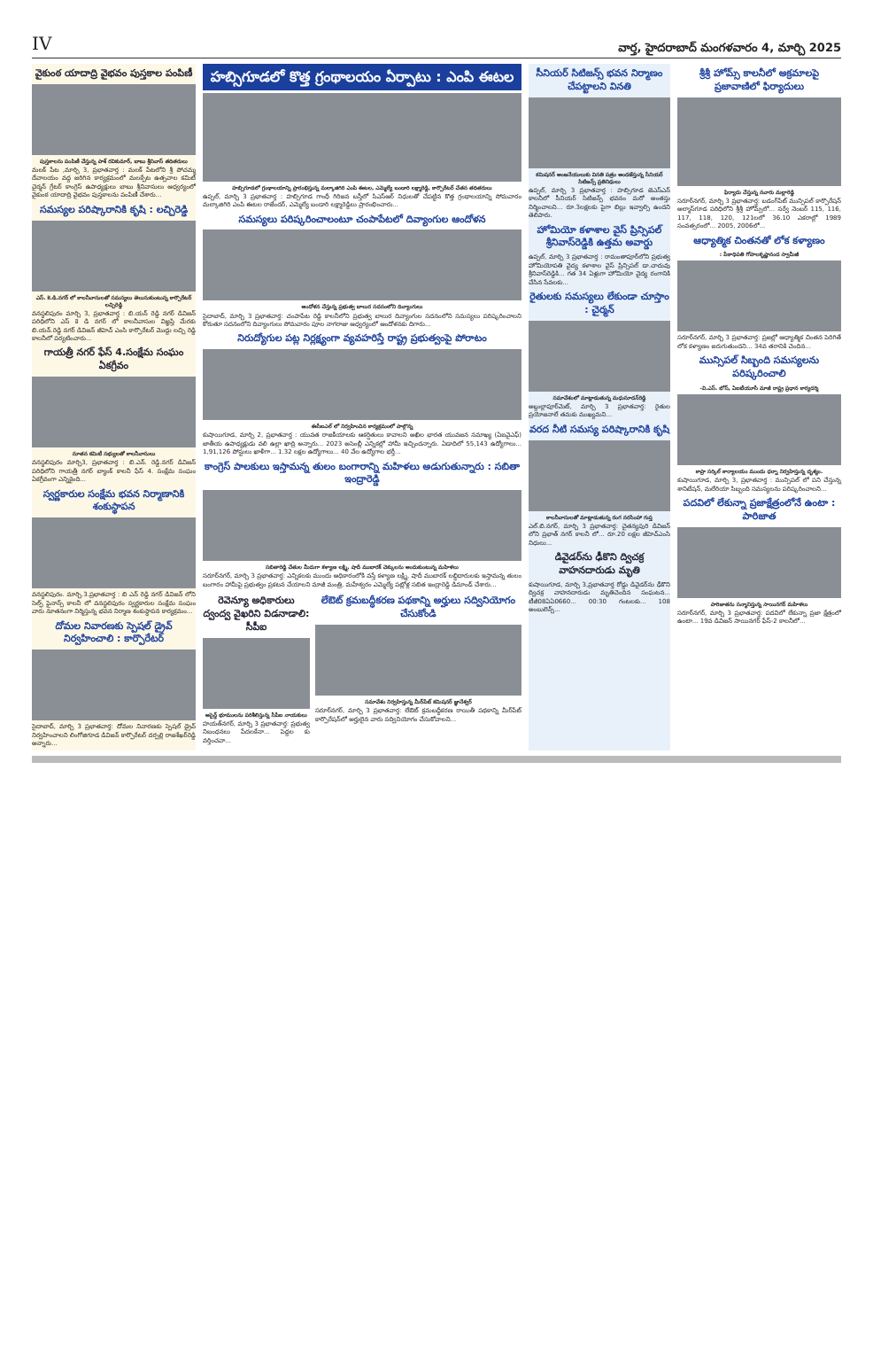IV వార్త, హైదరాబాద్ మంగళవారం 4, మార్చి 2025
వైకుంఠ యాదాద్రి వైభవం పుస్తకాల పంపిణీ
పుస్తకాలను పంపిణీ చేస్తున్న పాశ్ రవికుమార్, బాబు శ్రీనివాస్ తదితరులు
మలక్ పేట ,మార్చి 3, ప్రభాతవార్త : మలక్ పేటలోని శ్రీ పోచమ్మ దేవాలయం వద్ద జరిగిన కార్యక్రమంలో మలక్పేట ఉత్సవాల కమిటీ చైర్మన్ గ్రేటర్ కాంగ్రెస్ ఉపాధ్యక్షులు బాబు శ్రీనివాసులు ఆధ్వర్యంలో వైకుంఠ యాదాద్రి వైభవం పుస్తకాలను పంపిణీ చేశారు...
సమస్యల పరిష్కారానికి కృషి : లచ్చిరెడ్డి
ఎస్. కె.డి.నగర్ లో కాలనీవాసులతో సమస్యలు తెలుసుకుంటున్న కార్పొరేటర్ లచ్చిరెడ్డి
వనస్థలిపురం మార్చి 3, ప్రభాతవార్త : బి.యన్ రెడ్డి నగర్ డివిజన్ పరిధిలోని ఎస్ కె డి నగర్ లో కాలనీవాసుల విజ్ఞప్తి మేరకు బి.యన్.రెడ్డి నగర్ డివిజన్ జీహెచ్ ఎంసి కార్పొరేటర్ మొద్దు లచ్చి రెడ్డి కాలనీలో పర్యటించారు...
గాయత్రీ నగర్ ఫేస్ 4.సంక్షేమ సంఘం ఏకగ్రీవం
నూతన కమిటీ సభ్యులతో కాలనీవాసులు
వనస్థలిపురం మార్చి3, ప్రభాతవార్త : బి.ఎన్. రెడ్డి.నగర్ డివిజన్ పరిధిలోని గాయత్రీ నగర్ బ్యాంక్ కాలనీ ఫేస్ 4. సంక్షేమ సంఘం ఏకగ్రీవంగా ఎన్నికైంది...
స్వర్ణకారుల సంక్షేమ భవన నిర్మాణానికి శంకుస్థాపన
వనస్థలిపురం. మార్చి.3.ప్రభాతవార్త : బి ఎన్ రెడ్డి నగర్ డివిజన్ లోని సెల్ఫ్ ఫైనాన్స్ కాలనీ లో వనస్థలిపురం స్వర్ణకారుల సంక్షేమ సంఘం వారు నూతనంగా నిర్మిస్తున్న భవన నిర్మాణ శంకుస్థాపన కార్యక్రమం...
దోమల నివారణకు స్పెషల్ డ్రైవ్ నిర్వహించాలి : కార్పొరేటర్
సైదాబాద్, మార్చి 3 ప్రభాతవార్త: దోమల నివారణకు స్పెషల్ డ్రైవ్ నిర్వహించాలని లింగోజిగూడ డివిజన్ కార్పొరేటర్ దర్పల్లి రాజశేఖర్‌రెడ్డి అన్నారు...
హబ్సిగూడలో కొత్త గ్రంథాలయం ఏర్పాటు : ఎంపి ఈటల
హబ్సిగూడలో గ్రంథాలయాన్ని ప్రారంభిస్తున్న మల్కాజిగిరి ఎంపి ఈటల, ఎమ్మెల్యే బండారి లక్ష్మారెడ్డి, కార్పొరేటర్ చేతన తదితరులు
ఉప్పల్, మార్చి 3 ప్రభాతవార్త : హబ్సిగూడ గాంధీ గిరిజన బస్తీలో సిఎస్ఆర్ నిధులతో చేపట్టిన కొత్త గ్రంథాలయాన్ని సోమవారం మల్కాజిగిరి ఎంపి ఈటల రాజేందర్, ఎమ్మెల్యే బండారి లక్ష్మారెడ్డిలు ప్రారంభించారు...
సమస్యలు పరిష్కరించాలంటూ చంపాపేటలో దివ్యాంగుల ఆందోళన
ఆందోళన చేస్తున్న ప్రభుత్వ బాలుర సదనంలోని దివ్యాంగులు
సైదాబాద్, మార్చి 3 ప్రభాతవార్త: చంపాపేట రెడ్డి కాలనీలోని ప్రభుత్వ బాలుర దివ్యాంగుల సదనంలోని సమస్యలు పరిష్కరించాలని కోరుతూ సదనంలోని దివ్యాంగులు సోమవారం పూల నాగరాజు ఆధ్వర్యంలో ఆందోళనకు దిగారు...
నిరుద్యోగుల పట్ల నిర్లక్ష్యంగా వ్యవహరిస్తే రాష్ట్ర ప్రభుత్వంపై పోరాటం
ఈసీఐఎల్ లో నిర్వహించిన కార్యక్రమంలో పాల్గొన్న
కుషాయిగూడ, మార్చి 2, ప్రభాతవార్త : యువత రాజకీయాలకు ఆకర్షితులు కావాలని అఖిల భారత యువజన సమాఖ్య (ఏఐవైఎఫ్) జాతీయ ఉపాధ్యక్షుడు వలి ఉల్లా ఖాద్రి అన్నారు... 2023 అసెంబ్లీ ఎన్నికల్లో హామీ ఇచ్చిందన్నారు. ఏడాదిలో 55,143 ఉద్యోగాలు... 1,91,126 పోస్టులు ఖాళీగా... 1.32 లక్షల ఉద్యోగాలు... 40 వేల ఉద్యోగాల భర్తీ...
కాంగ్రెస్ పాలకులు ఇస్తామన్న తులం బంగారాన్ని మహిళలు అడుగుతున్నారు : సబితా ఇంద్రారెడ్డి
సబితారెడ్డి చేతుల మీదుగా కళ్యాణ లక్ష్మి, షాదీ ముబారక్ చెక్కులను అందుకుంటున్న మహిళలు
సరూర్‌నగర్, మార్చి 3 ప్రభాతవార్త: ఎన్నికలకు ముందు అధికారంలోకి వస్తే కళ్యాణ లక్ష్మి, షాదీ ముబారక్ లబ్ధిదారులకు ఇస్తామన్న తులం బంగారం హామీపై ప్రభుత్వం ప్రకటన చేయాలని మాజీ మంత్రి, మహేశ్వరం ఎమ్మెల్యే పట్లోళ్ల సబిత ఇంద్రారెడ్డి డిమాండ్ చేశారు...
రెవెన్యూ అధికారులు ద్వంద్వ వైఖరిని విడనాడాలి: సీపీఐ
అసైన్డ్ భూములను పరిశీలిస్తున్న సీపీఐ నాయకులు
హయత్‌నగర్, మార్చి 3 ప్రభాతవార్త: ప్రభుత్వ నిబంధనలు పేదలకేనా... పెద్దల కు వర్తించవా...
లేఔట్ క్రమబద్ధీకరణ పథకాన్ని అర్హులు సద్వినియోగం చేసుకోండి
సమావేశం నిర్వహిస్తున్న మీర్‌పేట్ కమిషనర్ జ్ఞానేశ్వర్
సరూర్‌నగర్, మార్చి 3 ప్రభాతవార్త: లేఔట్ క్రమబద్ధీకరణ రాయితీ పథకాన్ని మీర్‌పేట్ కార్పొరేషన్‌లో అర్హులైన వారు సద్వినియోగం చేసుకోవాలని...
సీనియర్ సిటిజన్స్ భవన నిర్మాణం చేపట్టాలని వినతి
కమిషనర్ అంజనేయులుకు వినతి పత్రం అందజేస్తున్న సీనియర్ సిటిజన్స్ ప్రతినిధులు
ఉప్పల్, మార్చి 3 ప్రభాతవార్త : హబ్సిగూడ జెఎస్ఎన్ కాలనీలో సీనియర్ సిటిజన్స్ భవనం మరో అంతస్తు నిర్మించాలని... రూ.3లక్షలకు పైగా బిల్లు ఇవ్వాల్సి ఉందని తెలిపారు.
హోమియో కళాశాల వైస్ ప్రిన్సిపల్ శ్రీనివాస్‌రెడ్డికి ఉత్తమ అవార్డు
ఉప్పల్, మార్చి 3 ప్రభాతవార్త : రామంతాపూర్‌లోని ప్రభుత్వ హోమియోపతి వైద్య కళాశాల వైస్ ప్రిన్సిపల్ డా.చాదువు శ్రీనివాస్‌రెడ్డికి... గత 34 ఏళ్లుగా హోమియో వైద్య రంగానికి చేసిన సేవలకు...
రైతులకు సమస్యలు లేకుండా చూస్తాం : చైర్మన్
సమావేశంలో మాట్లాడుతున్న మధుసూదన్‌రెడ్డి
అబ్దుల్లాపూర్‌మెట్, మార్చి 3 ప్రభాతవార్త: రైతుల ప్రయోజనాలే తమకు ముఖ్యమని...
వరద నీటి సమస్య పరిష్కారానికి కృషి
కాలనీవాసులతో మాట్లాడుతున్న రంగ నరసింహా గుప్త
ఎల్.బి.నగర్, మార్చి 3 ప్రభాతవార్త: చైతన్యపురి డివిజన్ లోని ప్రభాత్ నగర్ కాలనీ లో... రూ.20 లక్షల జీహెచ్ఎంసి నిధులు...
డివైడర్‌ను ఢీకొని ద్విచక్ర వాహనదారుడు మృతి
కుషాయిగూడ, మార్చి 3,ప్రభాతవార్త రోడ్డు డివైడర్‌ను ఢీకొని ద్విచక్ర వాహనదారుడు మృతిచెందిన సంఘటన... టీజీ08ఏఏ0660... 00:30 గంటలకు... 108 అంబులెన్స్...
శ్రీశ్రీ హోమ్స్ కాలనీలో అక్రమాలపై ప్రజావాణిలో ఫిర్యాదులు
ఫిర్యాదు చేస్తున్న నవారు మల్లారెడ్డి
సరూర్‌నగర్, మార్చి 3 ప్రభాతవార్త: బడంగ్‌పేట్ మున్సిపల్ కార్పొరేషన్ అల్మాస్‌గూడ పరిధిలోని శ్రీశ్రీ హోమ్స్‌లో... సర్వే నెంబర్ 115, 116, 117, 118, 120, 121లలో 36.10 ఎకరాల్లో 1989 సంవత్సరంలో... 2005, 2006లో...
ఆధ్యాత్మిక చింతనతో లోక కళ్యాణం
: పీఠాధిపతి గోపాలకృష్ణానంద స్వామీజీ
సరూర్‌నగర్, మార్చి 3 ప్రభాతవార్త: ప్రజల్లో ఆధ్యాత్మిక చింతన పెరిగితే లోక కళ్యాణం జరుగుతుందని... 34వ తరానికి చెందిన...
మున్సిపల్ సిబ్బంది సమస్యలను పరిష్కరించాలి
-వి.ఎస్. బోస్, ఏఐటీయూసీ మాజీ రాష్ట్ర ప్రధాన కార్యదర్శి
కాప్రా సర్కిల్ కార్యాలయం ముందు ధర్నా నిర్వహిస్తున్న దృశ్యం.
కుషాయిగూడ, మార్చి 3, ప్రభాతవార్త : మున్సిపల్ లో పని చేస్తున్న శానిటేషన్, మలేరియా సిబ్బంది సమస్యలను పరిష్కరించాలని...
పదవిలో లేకున్నా ప్రజాక్షేత్రంలోనే ఉంటా : పారిజాత
పారిజాతను సన్మానిస్తున్న సాయినగర్ మహిళలు
సరూర్‌నగర్, మార్చి 3 ప్రభాతవార్త: పదవిలో లేకున్నా ప్రజా క్షేత్రంలో ఉంటా... 19వ డివిజన్ సాయినగర్ ఫేస్-2 కాలనీలో...